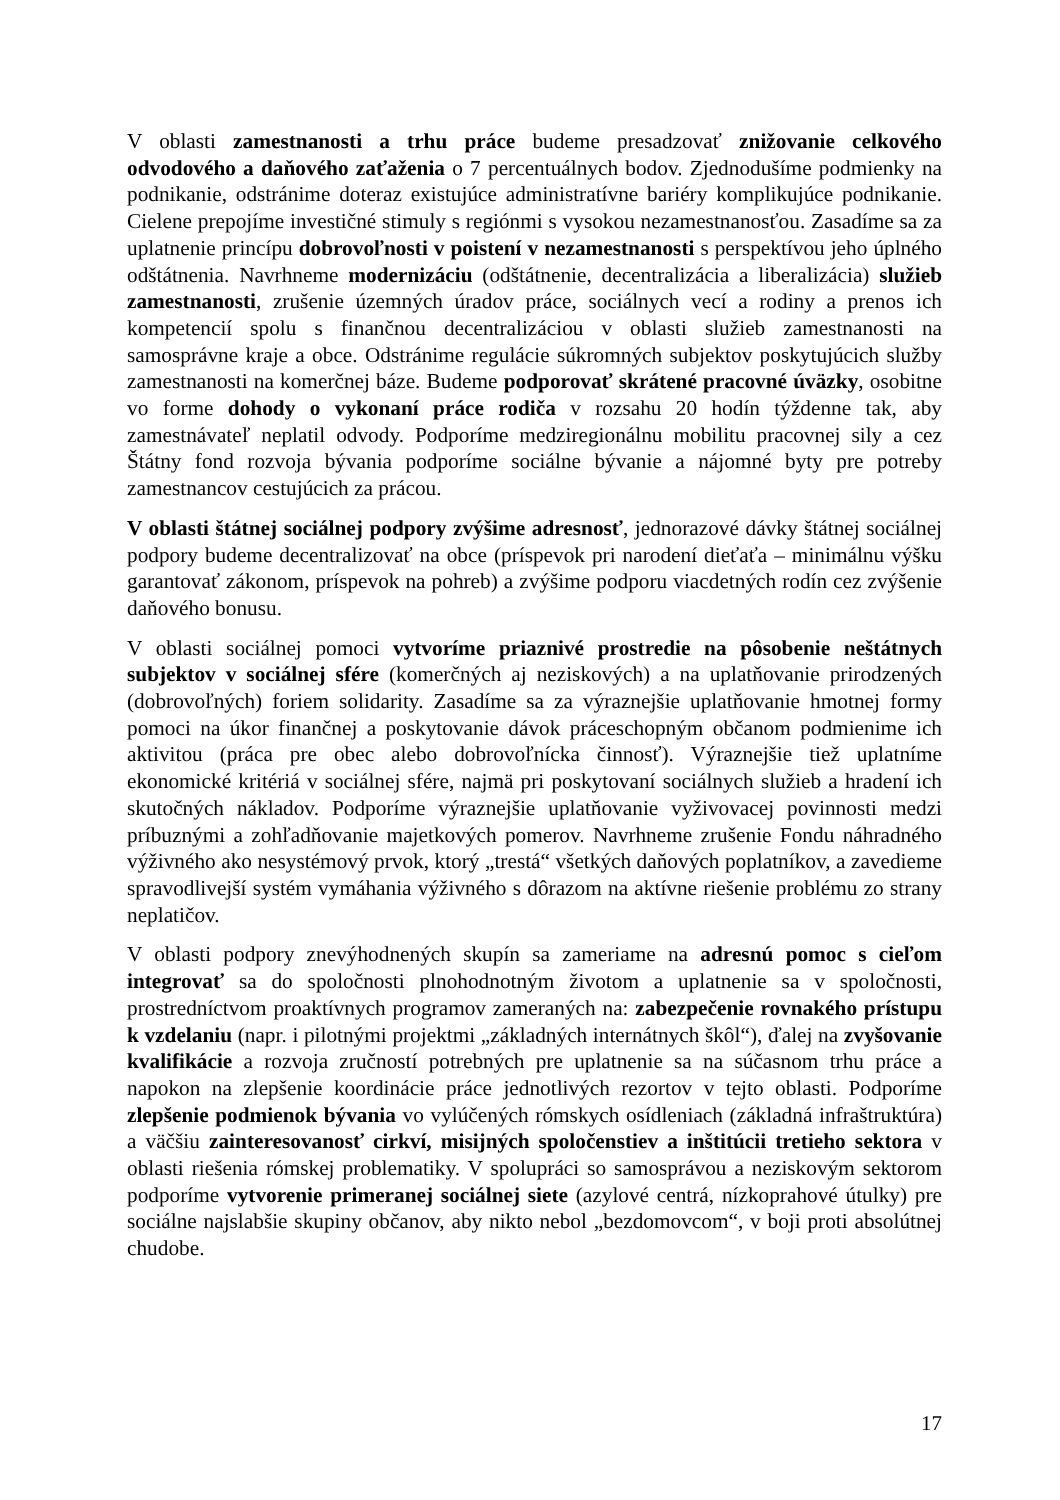V oblasti zamestnanosti a trhu práce budeme presadzovať znižovanie celkového odvodového a daňového zaťaženia o 7 percentuálnych bodov. Zjednodušíme podmienky na podnikanie, odstránime doteraz existujúce administratívne bariéry komplikujúce podnikanie. Cielene prepojíme investičné stimuly s regiónmi s vysokou nezamestnanosťou. Zasadíme sa za uplatnenie princípu dobrovoľnosti v poistení v nezamestnanosti s perspektívou jeho úplného odštátnenia. Navrhneme modernizáciu (odštátnenie, decentralizácia a liberalizácia) služieb zamestnanosti, zrušenie územných úradov práce, sociálnych vecí a rodiny a prenos ich kompetencií spolu s finančnou decentralizáciou v oblasti služieb zamestnanosti na samosprávne kraje a obce. Odstránime regulácie súkromných subjektov poskytujúcich služby zamestnanosti na komerčnej báze. Budeme podporovať skrátené pracovné úväzky, osobitne vo forme dohody o vykonaní práce rodiča v rozsahu 20 hodín týždenne tak, aby zamestnávateľ neplatil odvody. Podporíme medziregionálnu mobilitu pracovnej sily a cez Štátny fond rozvoja bývania podporíme sociálne bývanie a nájomné byty pre potreby zamestnancov cestujúcich za prácou.
V oblasti štátnej sociálnej podpory zvýšime adresnosť, jednorazové dávky štátnej sociálnej podpory budeme decentralizovať na obce (príspevok pri narodení dieťaťa – minimálnu výšku garantovať zákonom, príspevok na pohreb) a zvýšime podporu viacdetných rodín cez zvýšenie daňového bonusu.
V oblasti sociálnej pomoci vytvoríme priaznivé prostredie na pôsobenie neštátnych subjektov v sociálnej sfére (komerčných aj neziskových) a na uplatňovanie prirodzených (dobrovoľných) foriem solidarity. Zasadíme sa za výraznejšie uplatňovanie hmotnej formy pomoci na úkor finančnej a poskytovanie dávok práceschopným občanom podmienime ich aktivitou (práca pre obec alebo dobrovoľnícka činnosť). Výraznejšie tiež uplatníme ekonomické kritériá v sociálnej sfére, najmä pri poskytovaní sociálnych služieb a hradení ich skutočných nákladov. Podporíme výraznejšie uplatňovanie vyživovacej povinnosti medzi príbuznými a zohľadňovanie majetkových pomerov. Navrhneme zrušenie Fondu náhradného výživného ako nesystémový prvok, ktorý „trestá“ všetkých daňových poplatníkov, a zavedieme spravodlivejší systém vymáhania výživného s dôrazom na aktívne riešenie problému zo strany neplatičov.
V oblasti podpory znevýhodnených skupín sa zameriame na adresnú pomoc s cieľom integrovať sa do spoločnosti plnohodnotným životom a uplatnenie sa v spoločnosti, prostredníctvom proaktívnych programov zameraných na: zabezpečenie rovnakého prístupu k vzdelaniu (napr. i pilotnými projektmi „základných internátnych škôl“), ďalej na zvyšovanie kvalifikácie a rozvoja zručností potrebných pre uplatnenie sa na súčasnom trhu práce a napokon na zlepšenie koordinácie práce jednotlivých rezortov v tejto oblasti. Podporíme zlepšenie podmienok bývania vo vylúčených rómskych osídleniach (základná infraštruktúra) a väčšiu zainteresovanosť cirkví, misijných spoločenstiev a inštitúcii tretieho sektora v oblasti riešenia rómskej problematiky. V spolupráci so samosprávou a neziskovým sektorom podporíme vytvorenie primeranej sociálnej siete (azylové centrá, nízkoprahové útulky) pre sociálne najslabšie skupiny občanov, aby nikto nebol „bezdomovcom“, v boji proti absolútnej chudobe.
17